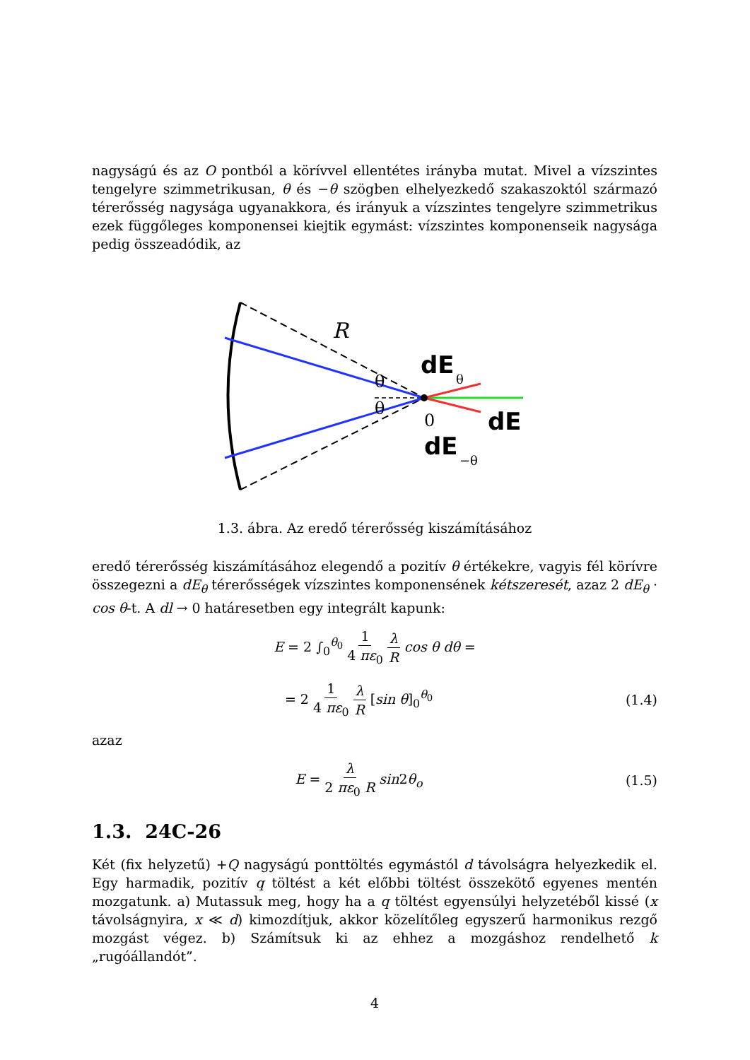nagyságú és az O pontból a körívvel ellentétes irányba mutat. Mivel a vízszintes tengelyre szimmetrikusan, θ és −θ szögben elhelyezkedő szakaszoktól származó térerősség nagysága ugyanakkora, és irányuk a vízszintes tengelyre szimmetrikus ezek függőleges komponensei kiejtik egymást: vízszintes komponenseik nagysága pedig összeadódik, az
R
dE
θ
θ
θ
0
dE
−θ
dE
1.3. ábra. Az eredő térerősség kiszámításához
eredő térerősség kiszámításához elegendő a pozitív θ értékekre, vagyis fél körívre összegezni a dE<sub>θ</sub> térerősségek vízszintes komponensének kétszeresét, azaz 2 dE<sub>θ</sub> · cos θ-t. A dl → 0 határesetben egy integrált kapunk:
E = 2 ∫<sub>0</sub><sup>θ<sub>0</sub></sup> 1 4 πε<sub>0</sub> λ R cos θ dθ =
= 2 1 4 πε<sub>0</sub> λ R [sin θ]<sub>0</sub><sup>θ<sub>0</sub></sup> (1.4)
azaz
E = λ 2 πε<sub>0</sub> R sin2θ<sub>o</sub> (1.5)
1.3. 24C-26
Két (fix helyzetű) +Q nagyságú ponttöltés egymástól d távolságra helyezkedik el. Egy harmadik, pozitív q töltést a két előbbi töltést összekötő egyenes mentén mozgatunk. a) Mutassuk meg, hogy ha a q töltést egyensúlyi helyzetéből kissé (x távolságnyira, x ≪ d) kimozdítjuk, akkor közelítőleg egyszerű harmonikus rezgő mozgást végez. b) Számítsuk ki az ehhez a mozgáshoz rendelhető k „rugóállandót”.
4